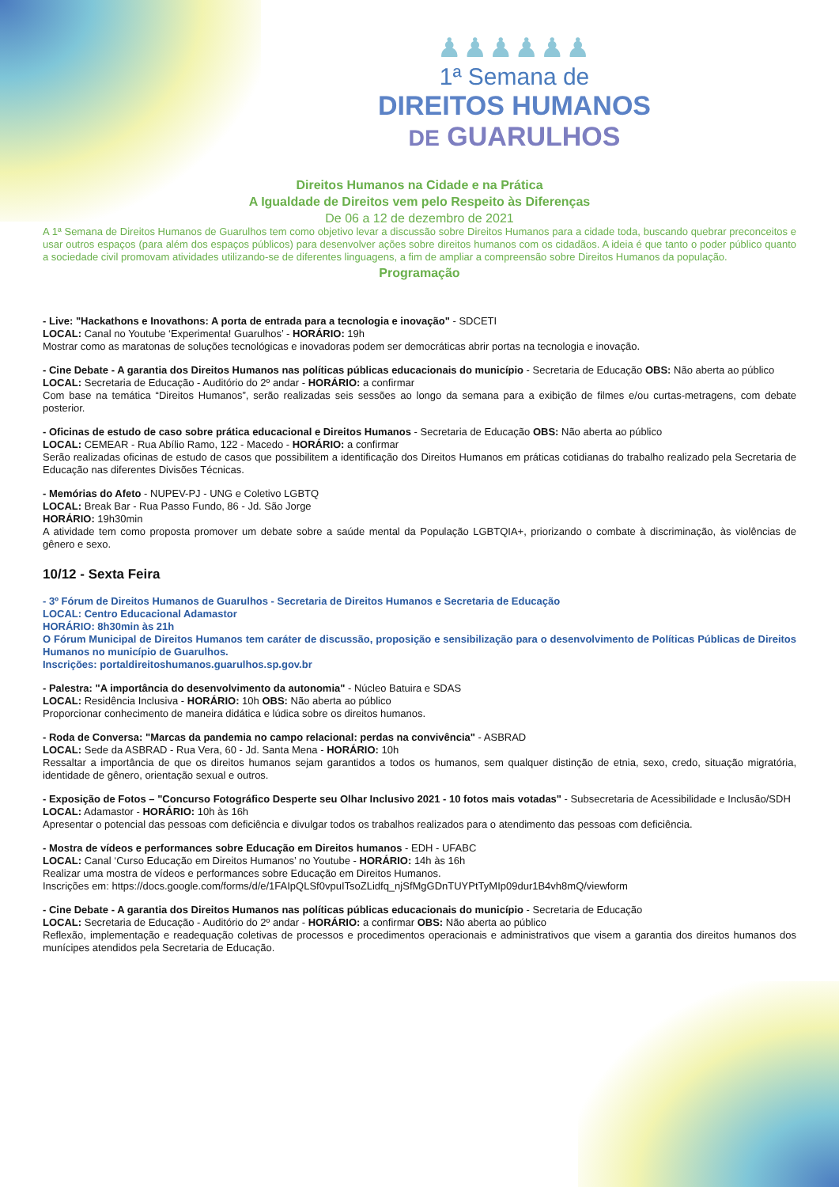♟♟♟♟♟♟
1ª Semana de
DIREITOS HUMANOS
DE GUARULHOS
Direitos Humanos na Cidade e na Prática
A Igualdade de Direitos vem pelo Respeito às Diferenças
De 06 a 12 de dezembro de 2021
A 1ª Semana de Direitos Humanos de Guarulhos tem como objetivo levar a discussão sobre Direitos Humanos para a cidade toda, buscando quebrar preconceitos e usar outros espaços (para além dos espaços públicos) para desenvolver ações sobre direitos humanos com os cidadãos. A ideia é que tanto o poder público quanto a sociedade civil promovam atividades utilizando-se de diferentes linguagens, a fim de ampliar a compreensão sobre Direitos Humanos da população.
Programação
- Live: "Hackathons e Inovathons: A porta de entrada para a tecnologia e inovação" - SDCETI
LOCAL: Canal no Youtube ‘Experimenta! Guarulhos’ - HORÁRIO: 19h
Mostrar como as maratonas de soluções tecnológicas e inovadoras podem ser democráticas abrir portas na tecnologia e inovação.
- Cine Debate - A garantia dos Direitos Humanos nas políticas públicas educacionais do município - Secretaria de Educação OBS: Não aberta ao público
LOCAL: Secretaria de Educação - Auditório do 2º andar - HORÁRIO: a confirmar
Com base na temática “Direitos Humanos”, serão realizadas seis sessões ao longo da semana para a exibição de filmes e/ou curtas-metragens, com debate posterior.
- Oficinas de estudo de caso sobre prática educacional e Direitos Humanos - Secretaria de Educação OBS: Não aberta ao público
LOCAL: CEMEAR - Rua Abílio Ramo, 122 - Macedo - HORÁRIO: a confirmar
Serão realizadas oficinas de estudo de casos que possibilitem a identificação dos Direitos Humanos em práticas cotidianas do trabalho realizado pela Secretaria de Educação nas diferentes Divisões Técnicas.
- Memórias do Afeto - NUPEV-PJ - UNG e Coletivo LGBTQ
LOCAL: Break Bar - Rua Passo Fundo, 86 - Jd. São Jorge
HORÁRIO: 19h30min
A atividade tem como proposta promover um debate sobre a saúde mental da População LGBTQIA+, priorizando o combate à discriminação, às violências de gênero e sexo.
10/12 - Sexta Feira
- 3º Fórum de Direitos Humanos de Guarulhos - Secretaria de Direitos Humanos e Secretaria de Educação
LOCAL: Centro Educacional Adamastor
HORÁRIO: 8h30min às 21h
O Fórum Municipal de Direitos Humanos tem caráter de discussão, proposição e sensibilização para o desenvolvimento de Políticas Públicas de Direitos Humanos no município de Guarulhos.
Inscrições: portaldireitoshumanos.guarulhos.sp.gov.br
- Palestra: "A importância do desenvolvimento da autonomia" - Núcleo Batuira e SDAS
LOCAL: Residência Inclusiva - HORÁRIO: 10h OBS: Não aberta ao público
Proporcionar conhecimento de maneira didática e lúdica sobre os direitos humanos.
- Roda de Conversa: "Marcas da pandemia no campo relacional: perdas na convivência" - ASBRAD
LOCAL: Sede da ASBRAD - Rua Vera, 60 - Jd. Santa Mena - HORÁRIO: 10h
Ressaltar a importância de que os direitos humanos sejam garantidos a todos os humanos, sem qualquer distinção de etnia, sexo, credo, situação migratória, identidade de gênero, orientação sexual e outros.
- Exposição de Fotos – "Concurso Fotográfico Desperte seu Olhar Inclusivo 2021 - 10 fotos mais votadas" - Subsecretaria de Acessibilidade e Inclusão/SDH
LOCAL: Adamastor - HORÁRIO: 10h às 16h
Apresentar o potencial das pessoas com deficiência e divulgar todos os trabalhos realizados para o atendimento das pessoas com deficiência.
- Mostra de vídeos e performances sobre Educação em Direitos humanos - EDH - UFABC
LOCAL: Canal ‘Curso Educação em Direitos Humanos’ no Youtube - HORÁRIO: 14h às 16h
Realizar uma mostra de vídeos e performances sobre Educação em Direitos Humanos.
Inscrições em: https://docs.google.com/forms/d/e/1FAIpQLSf0vpuITsoZLidfq_njSfMgGDnTUYPtTyMIp09dur1B4vh8mQ/viewform
- Cine Debate - A garantia dos Direitos Humanos nas políticas públicas educacionais do município - Secretaria de Educação
LOCAL: Secretaria de Educação - Auditório do 2º andar - HORÁRIO: a confirmar OBS: Não aberta ao público
Reflexão, implementação e readequação coletivas de processos e procedimentos operacionais e administrativos que visem a garantia dos direitos humanos dos munícipes atendidos pela Secretaria de Educação.